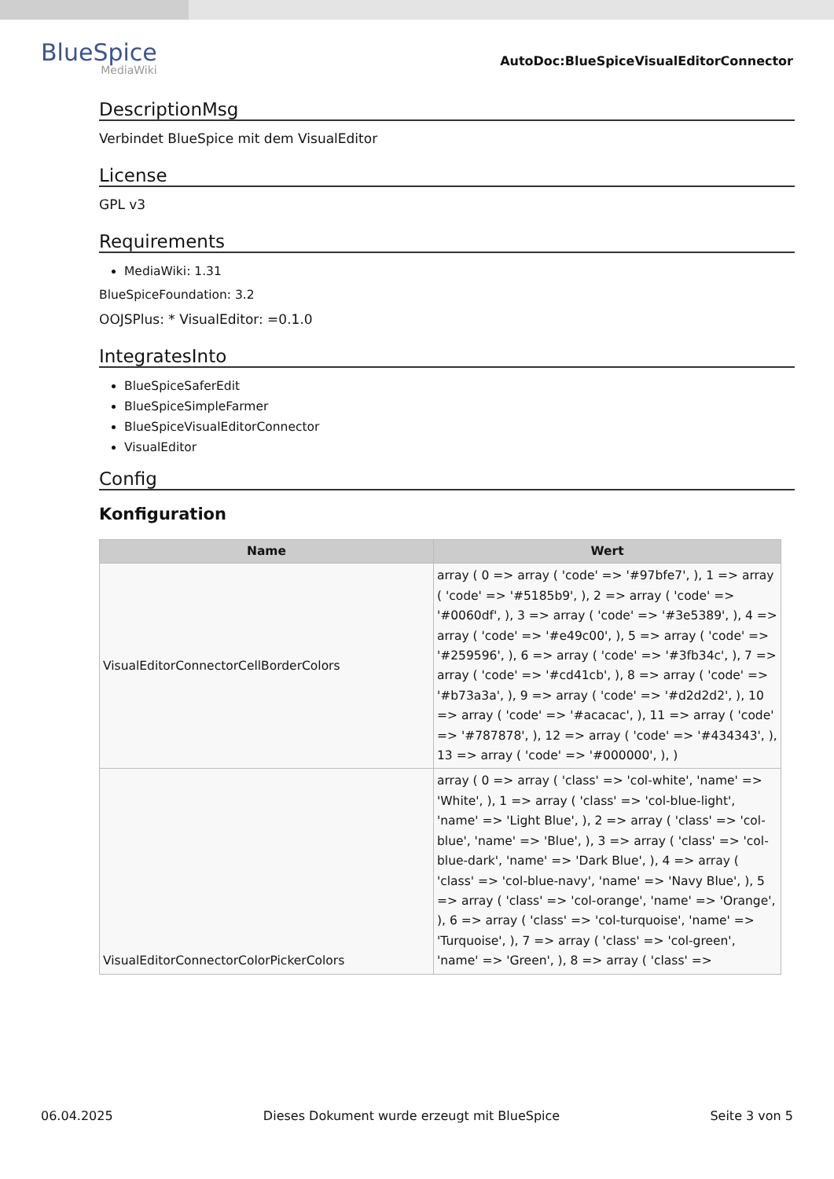BlueSpice
MediaWiki
AutoDoc:BlueSpiceVisualEditorConnector
DescriptionMsg
Verbindet BlueSpice mit dem VisualEditor
License
GPL v3
Requirements
MediaWiki: 1.31
BlueSpiceFoundation: 3.2
OOJSPlus: * VisualEditor: =0.1.0
IntegratesInto
BlueSpiceSaferEdit
BlueSpiceSimpleFarmer
BlueSpiceVisualEditorConnector
VisualEditor
Config
Konfiguration
| Name | Wert |
| --- | --- |
| VisualEditorConnectorCellBorderColors | array ( 0 => array ( 'code' => '#97bfe7', ), 1 => array ( 'code' => '#5185b9', ), 2 => array ( 'code' => '#0060df', ), 3 => array ( 'code' => '#3e5389', ), 4 => array ( 'code' => '#e49c00', ), 5 => array ( 'code' => '#259596', ), 6 => array ( 'code' => '#3fb34c', ), 7 => array ( 'code' => '#cd41cb', ), 8 => array ( 'code' => '#b73a3a', ), 9 => array ( 'code' => '#d2d2d2', ), 10 => array ( 'code' => '#acacac', ), 11 => array ( 'code' => '#787878', ), 12 => array ( 'code' => '#434343', ), 13 => array ( 'code' => '#000000', ), ) |
| VisualEditorConnectorColorPickerColors | array ( 0 => array ( 'class' => 'col-white', 'name' => 'White', ), 1 => array ( 'class' => 'col-blue-light', 'name' => 'Light Blue', ), 2 => array ( 'class' => 'col-blue', 'name' => 'Blue', ), 3 => array ( 'class' => 'col-blue-dark', 'name' => 'Dark Blue', ), 4 => array ( 'class' => 'col-blue-navy', 'name' => 'Navy Blue', ), 5 => array ( 'class' => 'col-orange', 'name' => 'Orange', ), 6 => array ( 'class' => 'col-turquoise', 'name' => 'Turquoise', ), 7 => array ( 'class' => 'col-green', 'name' => 'Green', ), 8 => array ( 'class' => |
06.04.2025 Dieses Dokument wurde erzeugt mit BlueSpice Seite 3 von 5